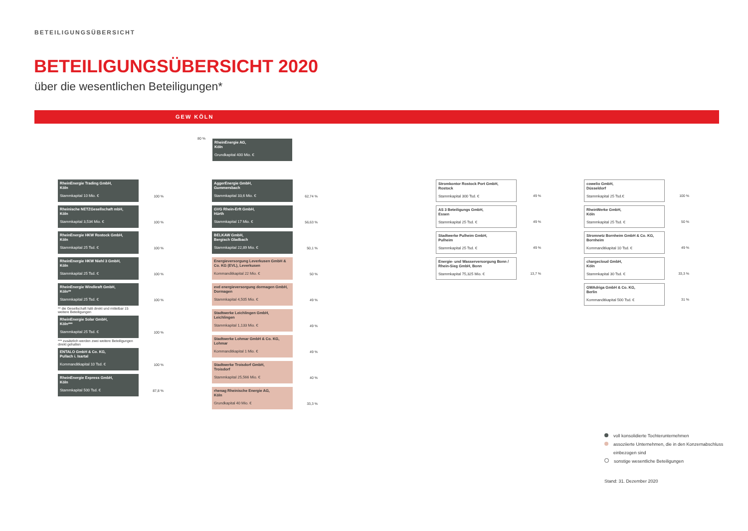BETEILIGUNGSÜBERSICHT
BETEILIGUNGSÜBERSICHT 2020
über die wesentlichen Beteiligungen*
GEW KÖLN
80 %
RheinEnergie AG,
Köln
Grundkapital 400 Mio. €
RheinEnergie Trading GmbH,
Köln
Stammkapital 10 Mio. €
100 %
Rheinische NETZGesellschaft mbH,
Köln
Stammkapital 3,534 Mio. €
100 %
RheinEnergie HKW Rostock GmbH,
Köln
Stammkapital 25 Tsd. €
100 %
RheinEnergie HKW Niehl 3 GmbH,
Köln
Stammkapital 25 Tsd. €
100 %
RheinEnergie Windkraft GmbH,
Köln**
Stammkapital 25 Tsd. €
100 %
** die Gesellschaft hält direkt und mittelbar 15 weitere Beteiligungen
RheinEnergie Solar GmbH,
Köln***
Stammkapital 25 Tsd. €
100 %
*** zusätzlich werden zwei weitere Beteiligungen direkt gehalten
ENTALO GmbH & Co. KG,
Pullach i. Isartal
Kommanditkapital 10 Tsd. €
100 %
RheinEnergie Express GmbH,
Köln
Stammkapital 500 Tsd. €
87,8 %
AggerEnergie GmbH,
Gummersbach
Stammkapital 33,6 Mio. €
62,74 %
GVG Rhein-Erft GmbH,
Hürth
Stammkapital 17 Mio. €
56,63 %
BELKAW GmbH,
Bergisch Gladbach
Stammkapital 22,89 Mio. €
50,1 %
Energieversorgung Leverkusen GmbH & Co. KG (EVL), Leverkusen
Kommanditkapital 22 Mio. €
50 %
evd energieversorgung dormagen GmbH, Dormagen
Stammkapital 4,505 Mio. €
49 %
Stadtwerke Leichlingen GmbH,
Leichlingen
Stammkapital 1,133 Mio. €
49 %
Stadtwerke Lohmar GmbH & Co. KG,
Lohmar
Kommanditkapital 1 Mio. €
49 %
Stadtwerke Troisdorf GmbH,
Troisdorf
Stammkapital 25,566 Mio. €
40 %
rhenag Rheinische Energie AG,
Köln
Grundkapital 40 Mio. €
33,3 %
Stromkontor Rostock Port GmbH,
Rostock
Stammkapital 300 Tsd. €
49 %
AS 3 Beteiligungs GmbH,
Essen
Stammkapital 25 Tsd. €
49 %
Stadtwerke Pulheim GmbH,
Pulheim
Stammkapital 25 Tsd. €
49 %
Energie- und Wasserversorgung Bonn / Rhein-Sieg GmbH, Bonn
Stammkapital 75,325 Mio. €
13,7 %
cowelio GmbH,
Düsseldorf
Stammkapital 25 Tsd.€
100 %
RheinWerke GmbH,
Köln
Stammkapital 25 Tsd. €
50 %
Stromnetz Bornheim GmbH & Co. KG,
Bornheim
Kommanditkapital 10 Tsd. €
49 %
chargecloud GmbH,
Köln
Stammkapital 30 Tsd. €
33,3 %
GWAdriga GmbH & Co. KG,
Berlin
Kommanditkapital 500 Tsd. €
31 %
voll konsolidierte Tochterunternehmen
assoziierte Unternehmen, die in den Konzernabschluss
einbezogen sind
sonstige wesentliche Beteiligungen
Stand: 31. Dezember 2020